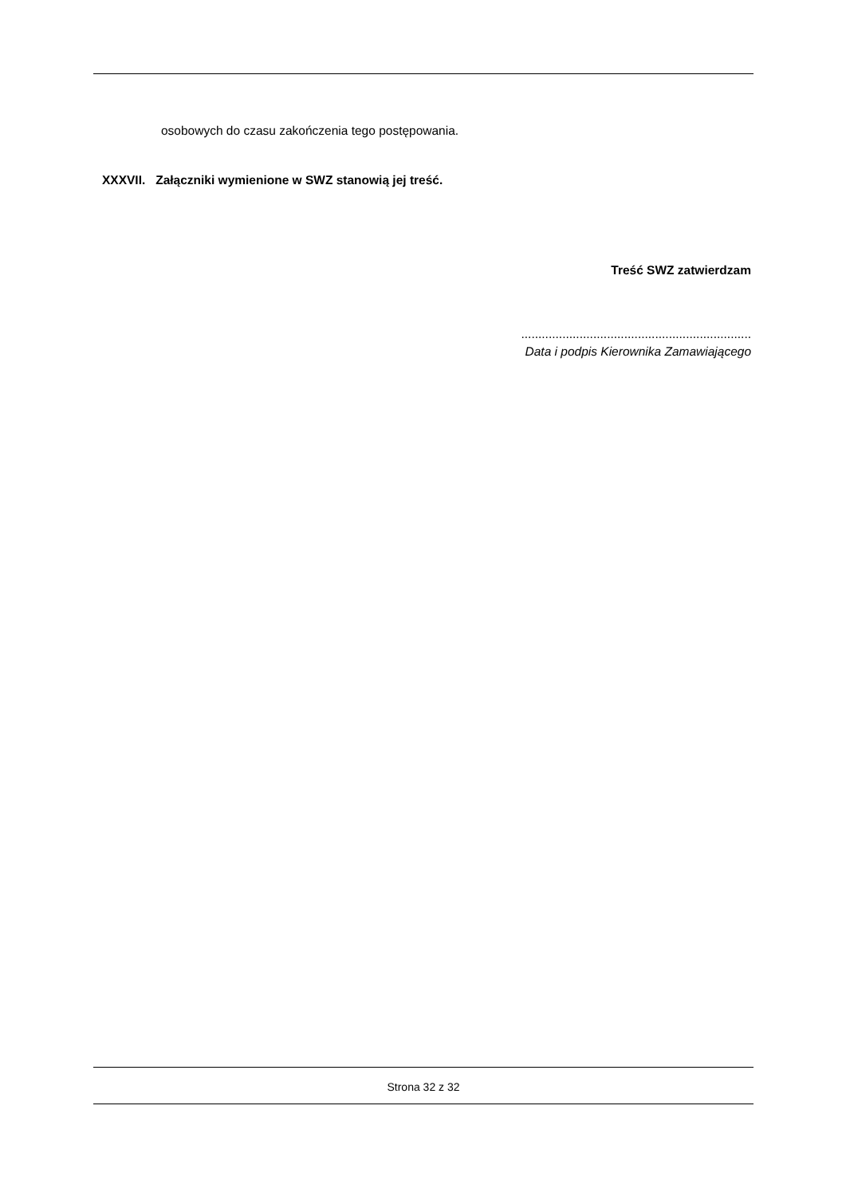osobowych do czasu zakończenia tego postępowania.
XXXVII. Załączniki wymienione w SWZ stanowią jej treść.
Treść SWZ zatwierdzam
...................................................................
Data i podpis Kierownika Zamawiającego
Strona 32 z 32